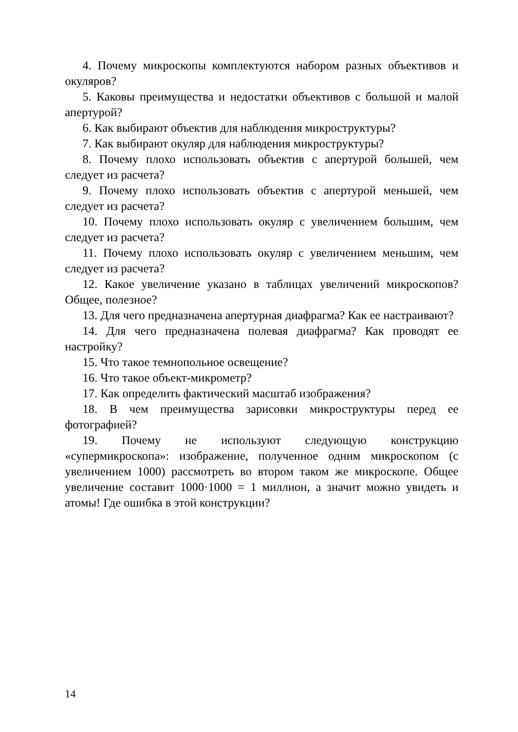4. Почему микроскопы комплектуются набором разных объективов и окуляров?
5. Каковы преимущества и недостатки объективов с большой и малой апертурой?
6. Как выбирают объектив для наблюдения микроструктуры?
7. Как выбирают окуляр для наблюдения микроструктуры?
8. Почему плохо использовать объектив с апертурой большей, чем следует из расчета?
9. Почему плохо использовать объектив с апертурой меньшей, чем следует из расчета?
10. Почему плохо использовать окуляр с увеличением большим, чем следует из расчета?
11. Почему плохо использовать окуляр с увеличением меньшим, чем следует из расчета?
12. Какое увеличение указано в таблицах увеличений микроскопов? Общее, полезное?
13. Для чего предназначена апертурная диафрагма? Как ее настраивают?
14. Для чего предназначена полевая диафрагма? Как проводят ее настройку?
15. Что такое темнопольное освещение?
16. Что такое объект-микрометр?
17. Как определить фактический масштаб изображения?
18. В чем преимущества зарисовки микроструктуры перед ее фотографией?
19. Почему не используют следующую конструкцию «супермикроскопа»: изображение, полученное одним микроскопом (с увеличением 1000) рассмотреть во втором таком же микроскопе. Общее увеличение составит 1000·1000 = 1 миллион, а значит можно увидеть и атомы! Где ошибка в этой конструкции?
14